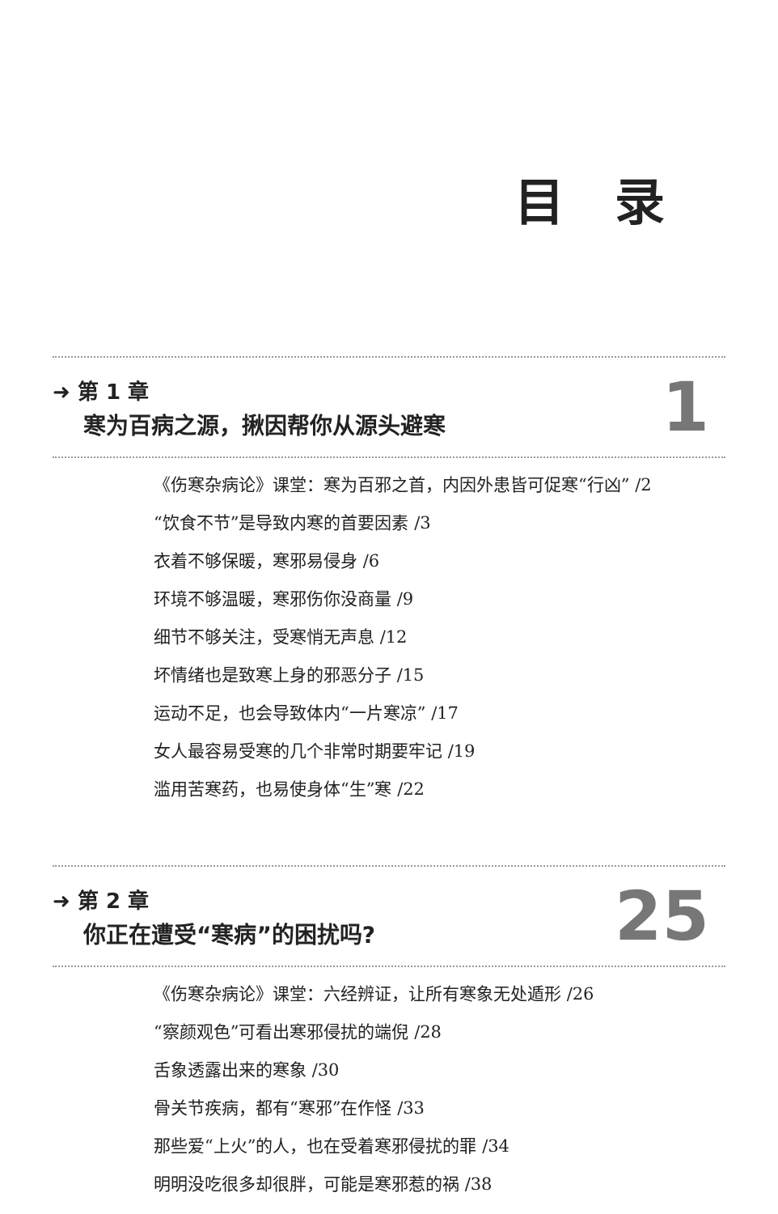目 录
➜ 第 1 章
寒为百病之源，揪因帮你从源头避寒
1
《伤寒杂病论》课堂：寒为百邪之首，内因外患皆可促寒“行凶” /2
“饮食不节”是导致内寒的首要因素 /3
衣着不够保暖，寒邪易侵身 /6
环境不够温暖，寒邪伤你没商量 /9
细节不够关注，受寒悄无声息 /12
坏情绪也是致寒上身的邪恶分子 /15
运动不足，也会导致体内“一片寒凉” /17
女人最容易受寒的几个非常时期要牢记 /19
滥用苦寒药，也易使身体“生”寒 /22
➜ 第 2 章
你正在遭受“寒病”的困扰吗?
25
《伤寒杂病论》课堂：六经辨证，让所有寒象无处遁形 /26
“察颜观色”可看出寒邪侵扰的端倪 /28
舌象透露出来的寒象 /30
骨关节疾病，都有“寒邪”在作怪 /33
那些爱“上火”的人，也在受着寒邪侵扰的罪 /34
明明没吃很多却很胖，可能是寒邪惹的祸 /38